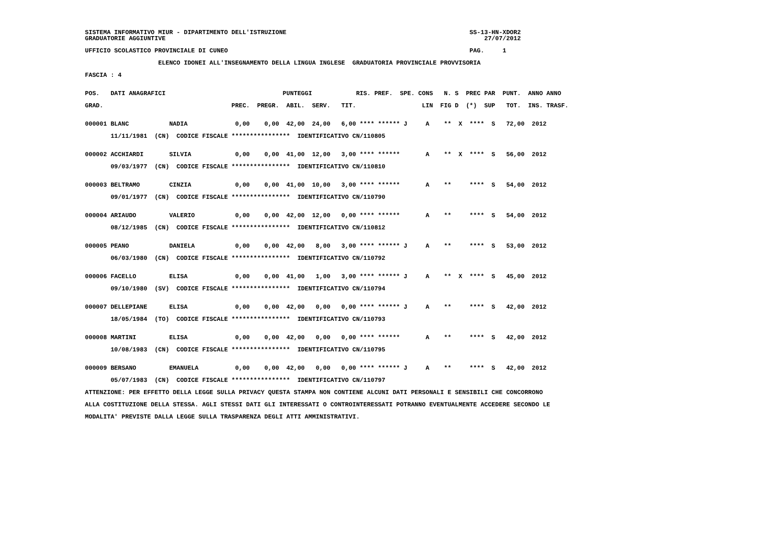SISTEMA INFORMATIVO MIUR - DIPARTIMENTO DELL'ISTRUZIONE                                                  SS-13-HN-XDOR2
GRADUATORIE AGGIUNTIVE                                                                                       27/07/2012

UFFICIO SCOLASTICO PROVINCIALE DI CUNEO                                                                  PAG.     1

                    ELENCO IDONEI ALL'INSEGNAMENTO DELLA LINGUA INGLESE  GRADUATORIA PROVINCIALE PROVVISORIA

FASCIA : 4


POS.   DATI ANAGRAFICI                                PUNTEGGI            RIS. PREF.  SPE. CONS   N. S  PREC PAR  PUNT.  ANNO ANNO

GRAD.                                   PREC.  PREGR.  ABIL.  SERV.   TIT.                  LIN  FIG D  (*)  SUP   TOT.  INS. TRASF.


000001 BLANC           NADIA             0,00    0,00  42,00  24,00   6,00 **** ****** J     A    **  X  ****  S   72,00  2012

       11/11/1981  (CN)  CODICE FISCALE ****************  IDENTIFICATIVO CN/110805


000002 ACCHIARDI       SILVIA            0,00    0,00  41,00  12,00   3,00 **** ******       A    **  X  ****  S   56,00  2012

       09/03/1977  (CN)  CODICE FISCALE ****************  IDENTIFICATIVO CN/110810


000003 BELTRAMO        CINZIA            0,00    0,00  41,00  10,00   3,00 **** ******       A    **     ****  S   54,00  2012

       09/01/1977  (CN)  CODICE FISCALE ****************  IDENTIFICATIVO CN/110790


000004 ARIAUDO         VALERIO           0,00    0,00  42,00  12,00   0,00 **** ******       A    **     ****  S   54,00  2012

       08/12/1985  (CN)  CODICE FISCALE ****************  IDENTIFICATIVO CN/110812


000005 PEANO           DANIELA           0,00    0,00  42,00   8,00   3,00 **** ****** J     A    **     ****  S   53,00  2012

       06/03/1980  (CN)  CODICE FISCALE ****************  IDENTIFICATIVO CN/110792


000006 FACELLO         ELISA             0,00    0,00  41,00   1,00   3,00 **** ****** J     A    **  X  ****  S   45,00  2012

       09/10/1980  (SV)  CODICE FISCALE ****************  IDENTIFICATIVO CN/110794


000007 DELLEPIANE      ELISA             0,00    0,00  42,00   0,00   0,00 **** ****** J     A    **     ****  S   42,00  2012

       18/05/1984  (TO)  CODICE FISCALE ****************  IDENTIFICATIVO CN/110793


000008 MARTINI         ELISA             0,00    0,00  42,00   0,00   0,00 **** ******       A    **     ****  S   42,00  2012

       10/08/1983  (CN)  CODICE FISCALE ****************  IDENTIFICATIVO CN/110795


000009 BERSANO         EMANUELA          0,00    0,00  42,00   0,00   0,00 **** ****** J     A    **     ****  S   42,00  2012

       05/07/1983  (CN)  CODICE FISCALE ****************  IDENTIFICATIVO CN/110797

ATTENZIONE: PER EFFETTO DELLA LEGGE SULLA PRIVACY QUESTA STAMPA NON CONTIENE ALCUNI DATI PERSONALI E SENSIBILI CHE CONCORRONO

ALLA COSTITUZIONE DELLA STESSA. AGLI STESSI DATI GLI INTERESSATI O CONTROINTERESSATI POTRANNO EVENTUALMENTE ACCEDERE SECONDO LE

MODALITA' PREVISTE DALLA LEGGE SULLA TRASPARENZA DEGLI ATTI AMMINISTRATIVI.